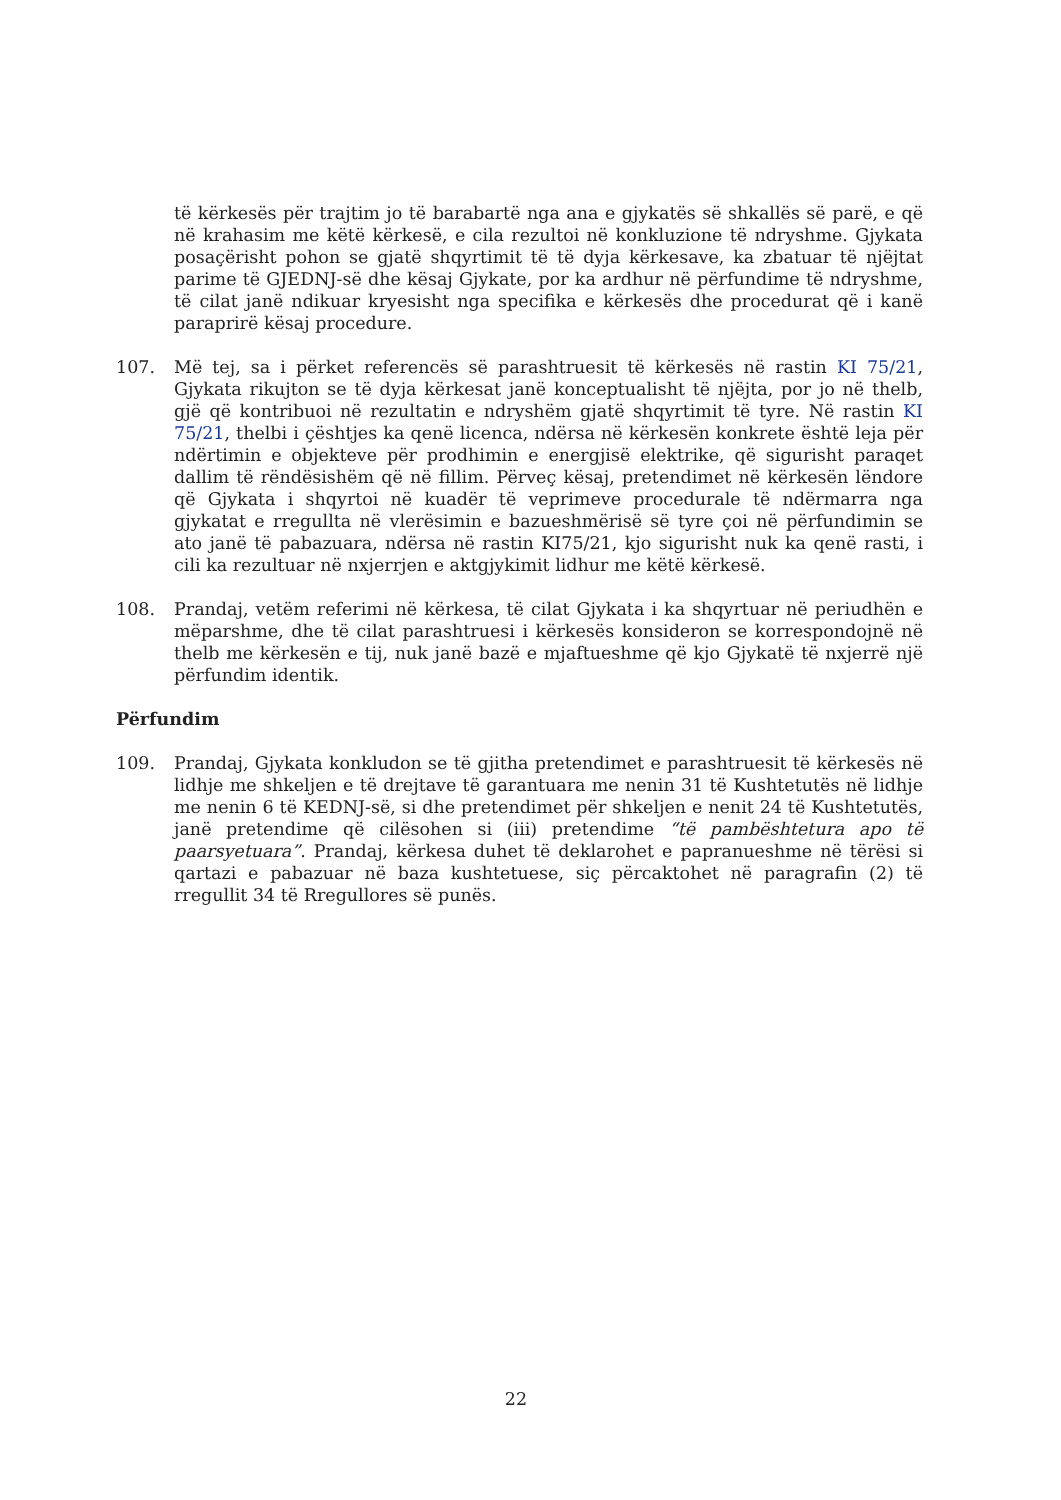të kërkesës për trajtim jo të barabartë nga ana e gjykatës së shkallës së parë, e që në krahasim me këtë kërkesë, e cila rezultoi në konkluzione të ndryshme. Gjykata posaçërisht pohon se gjatë shqyrtimit të të dyja kërkesave, ka zbatuar të njëjtat parime të GJEDNJ-së dhe kësaj Gjykate, por ka ardhur në përfundime të ndryshme, të cilat janë ndikuar kryesisht nga specifika e kërkesës dhe procedurat që i kanë paraprirë kësaj procedure.
107. Më tej, sa i përket referencës së parashtruesit të kërkesës në rastin KI 75/21, Gjykata rikujton se të dyja kërkesat janë konceptualisht të njëjta, por jo në thelb, gjë që kontribuoi në rezultatin e ndryshëm gjatë shqyrtimit të tyre. Në rastin KI 75/21, thelbi i çështjes ka qenë licenca, ndërsa në kërkesën konkrete është leja për ndërtimin e objekteve për prodhimin e energjisë elektrike, që sigurisht paraqet dallim të rëndësishëm që në fillim. Përveç kësaj, pretendimet në kërkesën lëndore që Gjykata i shqyrtoi në kuadër të veprimeve procedurale të ndërmarra nga gjykatat e rregullta në vlerësimin e bazueshmërisë së tyre çoi në përfundimin se ato janë të pabazuara, ndërsa në rastin KI75/21, kjo sigurisht nuk ka qenë rasti, i cili ka rezultuar në nxjerrjen e aktgjykimit lidhur me këtë kërkesë.
108. Prandaj, vetëm referimi në kërkesa, të cilat Gjykata i ka shqyrtuar në periudhën e mëparshme, dhe të cilat parashtruesi i kërkesës konsideron se korrespondojnë në thelb me kërkesën e tij, nuk janë bazë e mjaftueshme që kjo Gjykatë të nxjerrë një përfundim identik.
Përfundim
109. Prandaj, Gjykata konkludon se të gjitha pretendimet e parashtruesit të kërkesës në lidhje me shkeljen e të drejtave të garantuara me nenin 31 të Kushtetutës në lidhje me nenin 6 të KEDNJ-së, si dhe pretendimet për shkeljen e nenit 24 të Kushtetutës, janë pretendime që cilësohen si (iii) pretendime “të pambështetura apo të paarsyetuara”. Prandaj, kërkesa duhet të deklarohet e papranueshme në tërësi si qartazi e pabazuar në baza kushtetuese, siç përcaktohet në paragrafin (2) të rregullit 34 të Rregullores së punës.
22